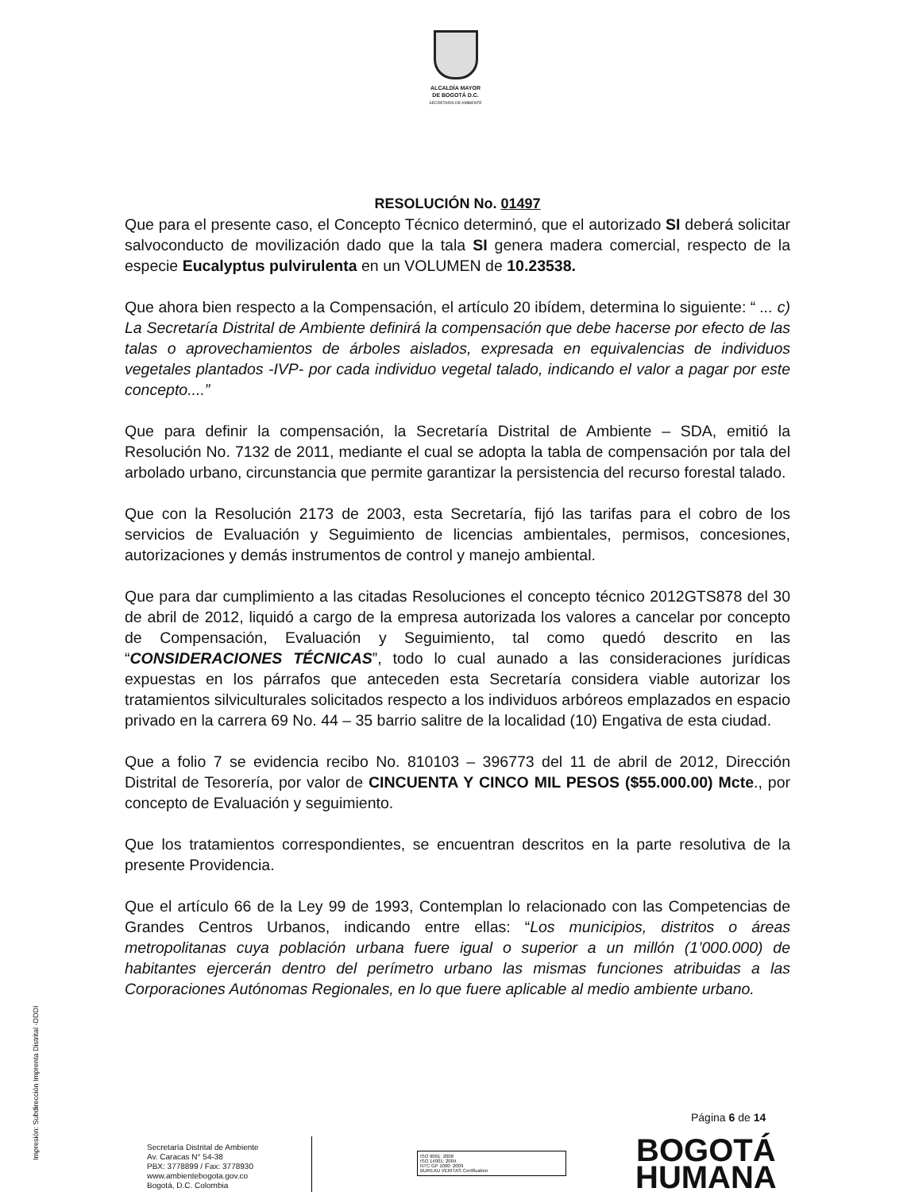ALCALDÍA MAYOR
DE BOGOTÁ D.C.
SECRETARÍA DE AMBIENTE
RESOLUCIÓN No. 01497
Que para el presente caso, el Concepto Técnico determinó, que el autorizado SI deberá solicitar salvoconducto de movilización dado que la tala SI genera madera comercial, respecto de la especie Eucalyptus pulvirulenta en un VOLUMEN de 10.23538.
Que ahora bien respecto a la Compensación, el artículo 20 ibídem, determina lo siguiente: “ ... c) La Secretaría Distrital de Ambiente definirá la compensación que debe hacerse por efecto de las talas o aprovechamientos de árboles aislados, expresada en equivalencias de individuos vegetales plantados -IVP- por cada individuo vegetal talado, indicando el valor a pagar por este concepto....”
Que para definir la compensación, la Secretaría Distrital de Ambiente – SDA, emitió la Resolución No. 7132 de 2011, mediante el cual se adopta la tabla de compensación por tala del arbolado urbano, circunstancia que permite garantizar la persistencia del recurso forestal talado.
Que con la Resolución 2173 de 2003, esta Secretaría, fijó las tarifas para el cobro de los servicios de Evaluación y Seguimiento de licencias ambientales, permisos, concesiones, autorizaciones y demás instrumentos de control y manejo ambiental.
Que para dar cumplimiento a las citadas Resoluciones el concepto técnico 2012GTS878 del 30 de abril de 2012, liquidó a cargo de la empresa autorizada los valores a cancelar por concepto de Compensación, Evaluación y Seguimiento, tal como quedó descrito en las “CONSIDERACIONES TÉCNICAS”, todo lo cual aunado a las consideraciones jurídicas expuestas en los párrafos que anteceden esta Secretaría considera viable autorizar los tratamientos silviculturales solicitados respecto a los individuos arbóreos emplazados en espacio privado en la carrera 69 No. 44 – 35 barrio salitre de la localidad (10) Engativa de esta ciudad.
Que a folio 7 se evidencia recibo No. 810103 – 396773 del 11 de abril de 2012, Dirección Distrital de Tesorería, por valor de CINCUENTA Y CINCO MIL PESOS ($55.000.00) Mcte., por concepto de Evaluación y seguimiento.
Que los tratamientos correspondientes, se encuentran descritos en la parte resolutiva de la presente Providencia.
Que el artículo 66 de la Ley 99 de 1993, Contemplan lo relacionado con las Competencias de Grandes Centros Urbanos, indicando entre ellas: “Los municipios, distritos o áreas metropolitanas cuya población urbana fuere igual o superior a un millón (1’000.000) de habitantes ejercerán dentro del perímetro urbano las mismas funciones atribuidas a las Corporaciones Autónomas Regionales, en lo que fuere aplicable al medio ambiente urbano.
Impresión: Subdirección Imprenta Distrital -DDDI
Página 6 de 14
Secretaría Distrital de Ambiente
Av. Caracas N° 54-38
PBX: 3778899 / Fax: 3778930
www.ambientebogota.gov.co
Bogotá, D.C. Colombia
ISO 9001: 2008
ISO 14001: 2004
NTC GP 1000: 2009
BUREAU VERITAS Certification
BOGOTÁ
HUMANA